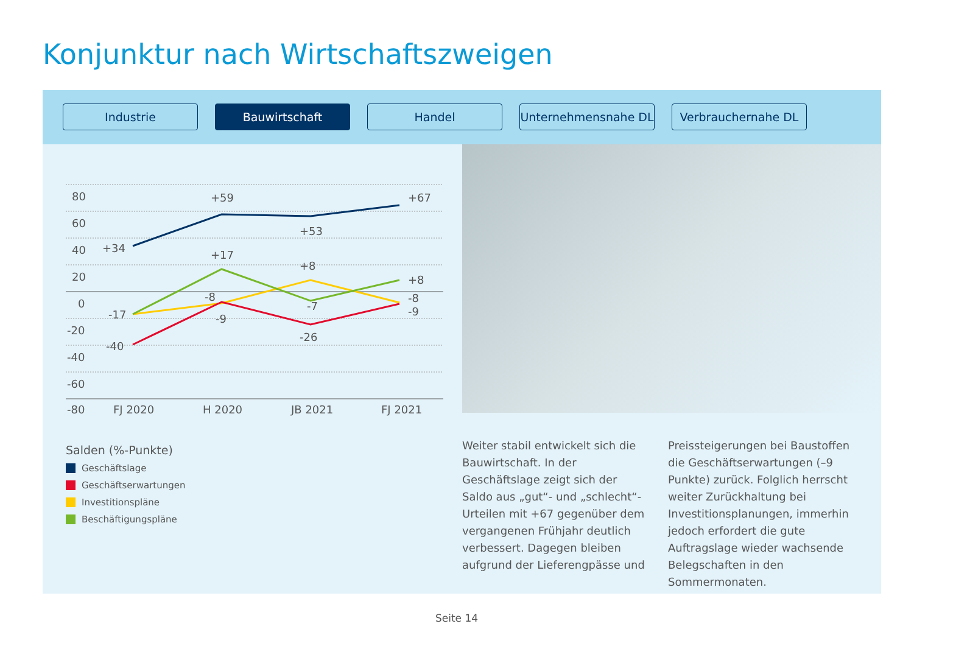Konjunktur nach Wirtschaftszweigen
Industrie Bauwirtschaft Handel Unternehmensnahe DL Verbrauchernahe DL
80
60
40
20
0
-20
-40
-60
-80
FJ 2020
H 2020
JB 2021
FJ 2021
+34
+59
+53
+67
+17
+8
+8
-17
-8
-9
-7
-26
-40
-8
-9
Salden (%-Punkte)
Geschäftslage
Geschäftserwartungen
Investitionspläne
Beschäftigungspläne
Weiter stabil entwickelt sich die Bau­wirtschaft. In der Geschäftslage zeigt sich der Saldo aus „gut“- und „schlecht“-Urteilen mit +67 gegen­über dem vergangenen Frühjahr deutlich verbessert. Dagegen bleiben aufgrund der Lieferengpässe und
Preissteigerungen bei Baustoffen die Geschäftserwartungen (–9 Punkte) zurück. Folglich herrscht weiter Zu­rückhaltung bei Investitionsplanungen, immerhin jedoch erfordert die gute Auftragslage wieder wachsende Beleg­schaften in den Sommermonaten.
Seite 14